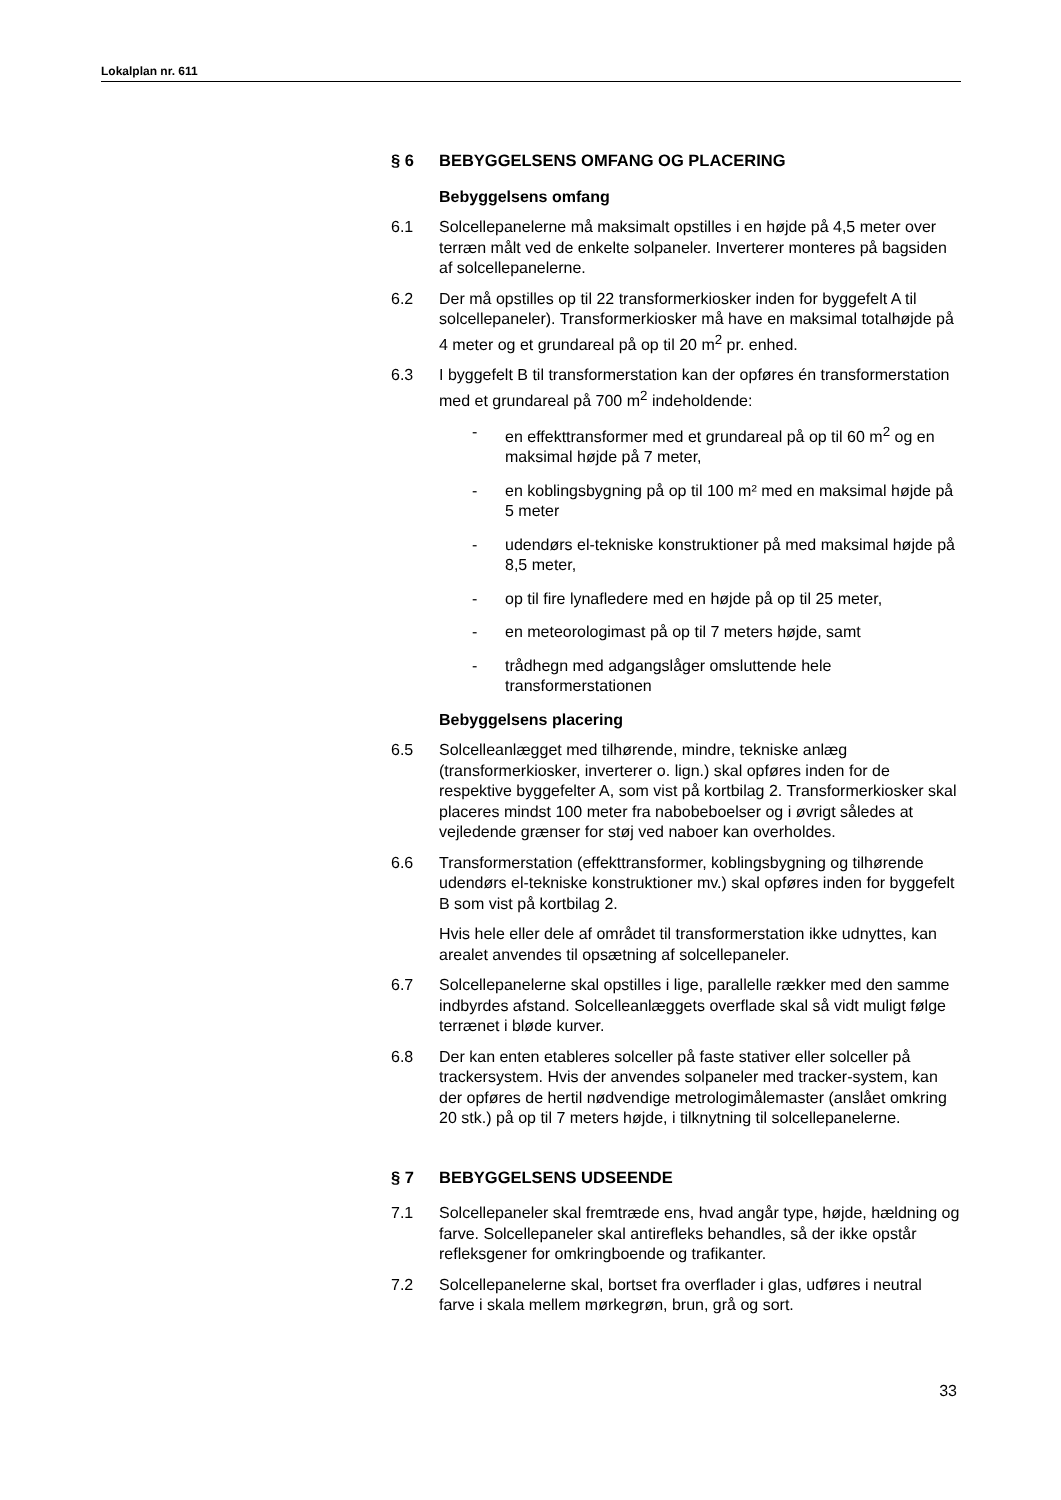Lokalplan nr. 611
§ 6 BEBYGGELSENS OMFANG OG PLACERING
Bebyggelsens omfang
6.1 Solcellepanelerne må maksimalt opstilles i en højde på 4,5 meter over terræn målt ved de enkelte solpaneler. Inverterer monteres på bagsiden af solcellepanelerne.
6.2 Der må opstilles op til 22 transformerkiosker inden for byggefelt A til solcellepaneler). Transformerkiosker må have en maksimal totalhøjde på 4 meter og et grundareal på op til 20 m<sup>2</sup> pr. enhed.
6.3 I byggefelt B til transformerstation kan der opføres én transformerstation med et grundareal på 700 m<sup>2</sup> indeholdende:
- en effekttransformer med et grundareal på op til 60 m<sup>2</sup> og en maksimal højde på 7 meter,
- en koblingsbygning på op til 100 m² med en maksimal højde på 5 meter
- udendørs el-tekniske konstruktioner på med maksimal højde på 8,5 meter,
- op til fire lynafledere med en højde på op til 25 meter,
- en meteorologimast på op til 7 meters højde, samt
- trådhegn med adgangslåger omsluttende hele transformerstationen
Bebyggelsens placering
6.5 Solcelleanlægget med tilhørende, mindre, tekniske anlæg (transformerkiosker, inverterer o. lign.) skal opføres inden for de respektive byggefelter A, som vist på kortbilag 2. Transformerkiosker skal placeres mindst 100 meter fra nabobeboelser og i øvrigt således at vejledende grænser for støj ved naboer kan overholdes.
6.6 Transformerstation (effekttransformer, koblingsbygning og tilhørende udendørs el-tekniske konstruktioner mv.) skal opføres inden for byggefelt B som vist på kortbilag 2.
Hvis hele eller dele af området til transformerstation ikke udnyttes, kan arealet anvendes til opsætning af solcellepaneler.
6.7 Solcellepanelerne skal opstilles i lige, parallelle rækker med den samme indbyrdes afstand. Solcelleanlæggets overflade skal så vidt muligt følge terrænet i bløde kurver.
6.8 Der kan enten etableres solceller på faste stativer eller solceller på trackersystem. Hvis der anvendes solpaneler med tracker-system, kan der opføres de hertil nødvendige metrologimålemaster (anslået omkring 20 stk.) på op til 7 meters højde, i tilknytning til solcellepanelerne.
§ 7 BEBYGGELSENS UDSEENDE
7.1 Solcellepaneler skal fremtræde ens, hvad angår type, højde, hældning og farve. Solcellepaneler skal antirefleks behandles, så der ikke opstår refleksgener for omkringboende og trafikanter.
7.2 Solcellepanelerne skal, bortset fra overflader i glas, udføres i neutral farve i skala mellem mørkegrøn, brun, grå og sort.
33